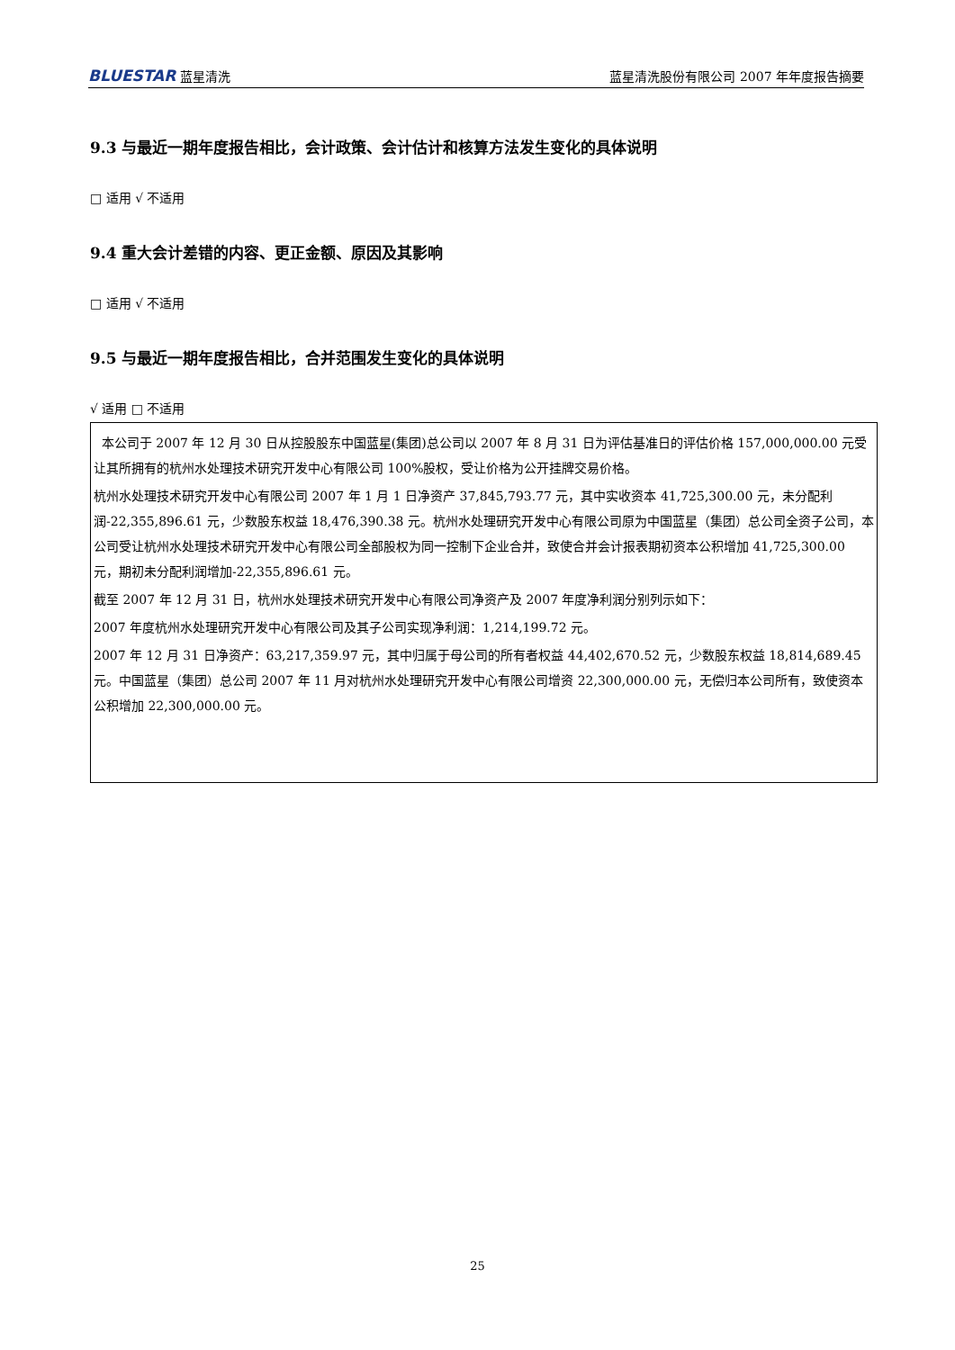BLUESTAR 蓝星清洗 蓝星清洗股份有限公司 2007 年年度报告摘要
9.3 与最近一期年度报告相比，会计政策、会计估计和核算方法发生变化的具体说明
□ 适用 √ 不适用
9.4 重大会计差错的内容、更正金额、原因及其影响
□ 适用 √ 不适用
9.5 与最近一期年度报告相比，合并范围发生变化的具体说明
√ 适用 □ 不适用
本公司于 2007 年 12 月 30 日从控股股东中国蓝星(集团)总公司以 2007 年 8 月 31 日为评估基准日的评估价格 157,000,000.00 元受让其所拥有的杭州水处理技术研究开发中心有限公司 100%股权，受让价格为公开挂牌交易价格。
杭州水处理技术研究开发中心有限公司 2007 年 1 月 1 日净资产 37,845,793.77 元，其中实收资本 41,725,300.00 元，未分配利润-22,355,896.61 元，少数股东权益 18,476,390.38 元。杭州水处理研究开发中心有限公司原为中国蓝星（集团）总公司全资子公司，本公司受让杭州水处理技术研究开发中心有限公司全部股权为同一控制下企业合并，致使合并会计报表期初资本公积增加 41,725,300.00 元，期初未分配利润增加-22,355,896.61 元。
截至 2007 年 12 月 31 日，杭州水处理技术研究开发中心有限公司净资产及 2007 年度净利润分别列示如下：
2007 年度杭州水处理研究开发中心有限公司及其子公司实现净利润：1,214,199.72 元。
2007 年 12 月 31 日净资产：63,217,359.97 元，其中归属于母公司的所有者权益 44,402,670.52 元，少数股东权益 18,814,689.45 元。中国蓝星（集团）总公司 2007 年 11 月对杭州水处理研究开发中心有限公司增资 22,300,000.00 元，无偿归本公司所有，致使资本公积增加 22,300,000.00 元。
25